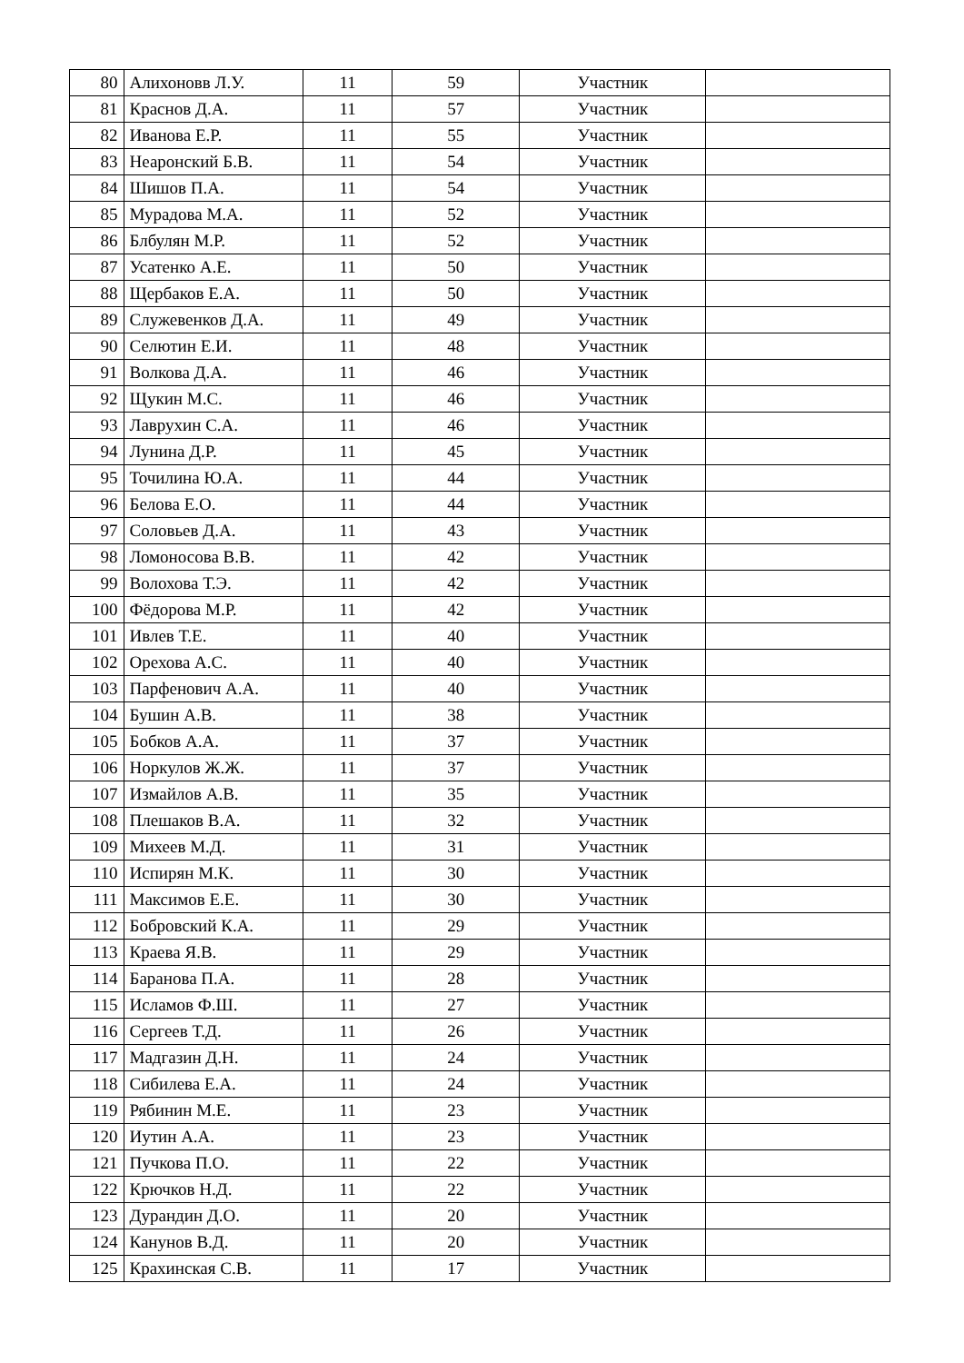| 80 | Алихоновв Л.У. | 11 | 59 | Участник | |
| 81 | Краснов Д.А. | 11 | 57 | Участник | |
| 82 | Иванова Е.Р. | 11 | 55 | Участник | |
| 83 | Неаронский Б.В. | 11 | 54 | Участник | |
| 84 | Шишов П.А. | 11 | 54 | Участник | |
| 85 | Мурадова М.А. | 11 | 52 | Участник | |
| 86 | Блбулян М.Р. | 11 | 52 | Участник | |
| 87 | Усатенко А.Е. | 11 | 50 | Участник | |
| 88 | Щербаков Е.А. | 11 | 50 | Участник | |
| 89 | Служевенков Д.А. | 11 | 49 | Участник | |
| 90 | Селютин Е.И. | 11 | 48 | Участник | |
| 91 | Волкова Д.А. | 11 | 46 | Участник | |
| 92 | Щукин М.С. | 11 | 46 | Участник | |
| 93 | Лаврухин С.А. | 11 | 46 | Участник | |
| 94 | Лунина Д.Р. | 11 | 45 | Участник | |
| 95 | Точилина Ю.А. | 11 | 44 | Участник | |
| 96 | Белова Е.О. | 11 | 44 | Участник | |
| 97 | Соловьев Д.А. | 11 | 43 | Участник | |
| 98 | Ломоносова В.В. | 11 | 42 | Участник | |
| 99 | Волохова Т.Э. | 11 | 42 | Участник | |
| 100 | Фёдорова М.Р. | 11 | 42 | Участник | |
| 101 | Ивлев Т.Е. | 11 | 40 | Участник | |
| 102 | Орехова А.С. | 11 | 40 | Участник | |
| 103 | Парфенович А.А. | 11 | 40 | Участник | |
| 104 | Бушин А.В. | 11 | 38 | Участник | |
| 105 | Бобков А.А. | 11 | 37 | Участник | |
| 106 | Норкулов Ж.Ж. | 11 | 37 | Участник | |
| 107 | Измайлов А.В. | 11 | 35 | Участник | |
| 108 | Плешаков В.А. | 11 | 32 | Участник | |
| 109 | Михеев М.Д. | 11 | 31 | Участник | |
| 110 | Испирян М.К. | 11 | 30 | Участник | |
| 111 | Максимов Е.Е. | 11 | 30 | Участник | |
| 112 | Бобровский К.А. | 11 | 29 | Участник | |
| 113 | Краева Я.В. | 11 | 29 | Участник | |
| 114 | Баранова П.А. | 11 | 28 | Участник | |
| 115 | Исламов Ф.Ш. | 11 | 27 | Участник | |
| 116 | Сергеев Т.Д. | 11 | 26 | Участник | |
| 117 | Мадгазин Д.Н. | 11 | 24 | Участник | |
| 118 | Сибилева Е.А. | 11 | 24 | Участник | |
| 119 | Рябинин М.Е. | 11 | 23 | Участник | |
| 120 | Иутин А.А. | 11 | 23 | Участник | |
| 121 | Пучкова П.О. | 11 | 22 | Участник | |
| 122 | Крючков Н.Д. | 11 | 22 | Участник | |
| 123 | Дурандин Д.О. | 11 | 20 | Участник | |
| 124 | Канунов В.Д. | 11 | 20 | Участник | |
| 125 | Крахинская С.В. | 11 | 17 | Участник | |